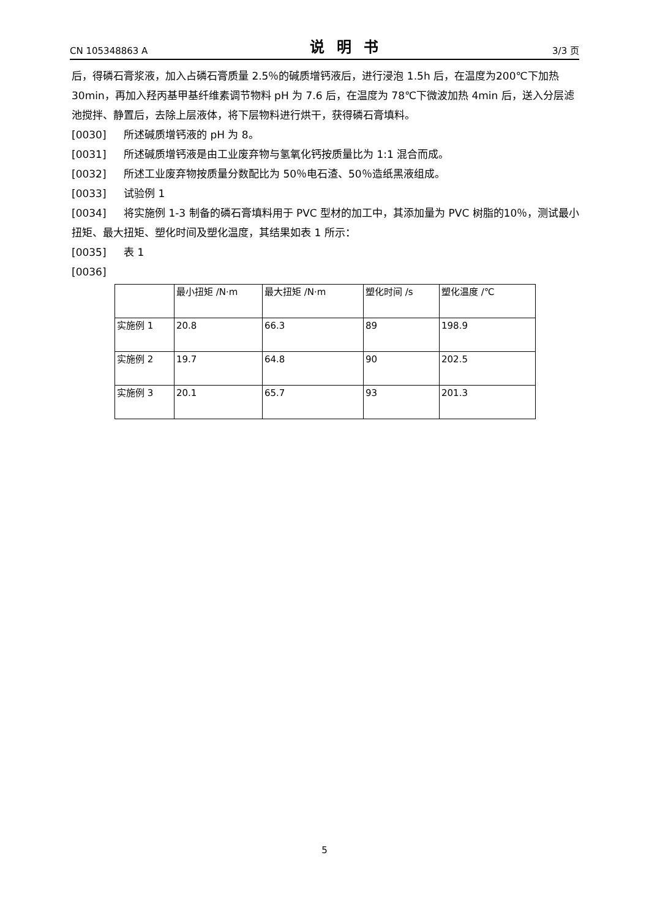CN 105348863 A 说明书 3/3 页
后，得磷石膏浆液，加入占磷石膏质量 2.5％的碱质增钙液后，进行浸泡 1.5h 后，在温度为200℃下加热 30min，再加入羟丙基甲基纤维素调节物料 pH 为 7.6 后，在温度为 78℃下微波加热 4min 后，送入分层滤池搅拌、静置后，去除上层液体，将下层物料进行烘干，获得磷石膏填料。
[0030] 所述碱质增钙液的 pH 为 8。
[0031] 所述碱质增钙液是由工业废弃物与氢氧化钙按质量比为 1:1 混合而成。
[0032] 所述工业废弃物按质量分数配比为 50％电石渣、50％造纸黑液组成。
[0033] 试验例 1
[0034] 将实施例 1-3 制备的磷石膏填料用于 PVC 型材的加工中，其添加量为 PVC 树脂的10％，测试最小扭矩、最大扭矩、塑化时间及塑化温度，其结果如表 1 所示：
[0035] 表 1
[0036]
| | 最小扭矩 /N·m | 最大扭矩 /N·m | 塑化时间 /s | 塑化温度 /℃ |
| 实施例 1 | 20.8 | 66.3 | 89 | 198.9 |
| 实施例 2 | 19.7 | 64.8 | 90 | 202.5 |
| 实施例 3 | 20.1 | 65.7 | 93 | 201.3 |
5